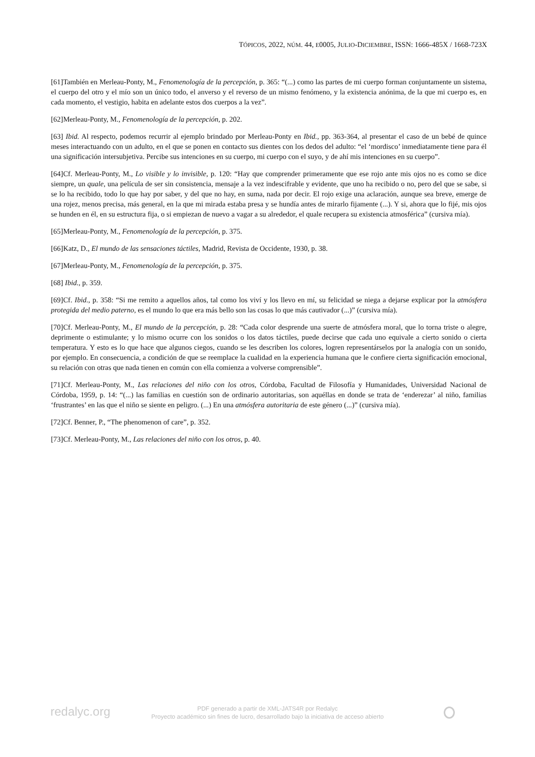TÓPICOS, 2022, NÚM. 44, E0005, JULIO-DICIEMBRE, ISSN: 1666-485X / 1668-723X
[61] También en Merleau-Ponty, M., Fenomenología de la percepción, p. 365: “(...) como las partes de mi cuerpo forman conjuntamente un sistema, el cuerpo del otro y el mío son un único todo, el anverso y el reverso de un mismo fenómeno, y la existencia anónima, de la que mi cuerpo es, en cada momento, el vestigio, habita en adelante estos dos cuerpos a la vez”.
[62] Merleau-Ponty, M., Fenomenología de la percepción, p. 202.
[63] Ibid. Al respecto, podemos recurrir al ejemplo brindado por Merleau-Ponty en Ibid., pp. 363-364, al presentar el caso de un bebé de quince meses interactuando con un adulto, en el que se ponen en contacto sus dientes con los dedos del adulto: “el ‘mordisco’ inmediatamente tiene para él una significación intersubjetiva. Percibe sus intenciones en su cuerpo, mi cuerpo con el suyo, y de ahí mis intenciones en su cuerpo”.
[64] Cf. Merleau-Ponty, M., Lo visible y lo invisible, p. 120: “Hay que comprender primeramente que ese rojo ante mis ojos no es como se dice siempre, un quale, una película de ser sin consistencia, mensaje a la vez indescifrable y evidente, que uno ha recibido o no, pero del que se sabe, si se lo ha recibido, todo lo que hay por saber, y del que no hay, en suma, nada por decir. El rojo exige una aclaración, aunque sea breve, emerge de una rojez, menos precisa, más general, en la que mi mirada estaba presa y se hundía antes de mirarlo fijamente (...). Y si, ahora que lo fijé, mis ojos se hunden en él, en su estructura fija, o si empiezan de nuevo a vagar a su alrededor, el quale recupera su existencia atmosférica” (cursiva mía).
[65] Merleau-Ponty, M., Fenomenología de la percepción, p. 375.
[66] Katz, D., El mundo de las sensaciones táctiles, Madrid, Revista de Occidente, 1930, p. 38.
[67] Merleau-Ponty, M., Fenomenología de la percepción, p. 375.
[68] Ibid., p. 359.
[69] Cf. Ibid., p. 358: “Si me remito a aquellos años, tal como los viví y los llevo en mí, su felicidad se niega a dejarse explicar por la atmósfera protegida del medio paterno, es el mundo lo que era más bello son las cosas lo que más cautivador (...)” (cursiva mía).
[70] Cf. Merleau-Ponty, M., El mundo de la percepción, p. 28: “Cada color desprende una suerte de atmósfera moral, que lo torna triste o alegre, deprimente o estimulante; y lo mismo ocurre con los sonidos o los datos táctiles, puede decirse que cada uno equivale a cierto sonido o cierta temperatura. Y esto es lo que hace que algunos ciegos, cuando se les describen los colores, logren representárselos por la analogía con un sonido, por ejemplo. En consecuencia, a condición de que se reemplace la cualidad en la experiencia humana que le confiere cierta significación emocional, su relación con otras que nada tienen en común con ella comienza a volverse comprensible”.
[71] Cf. Merleau-Ponty, M., Las relaciones del niño con los otros, Córdoba, Facultad de Filosofía y Humanidades, Universidad Nacional de Córdoba, 1959, p. 14: “(...) las familias en cuestión son de ordinario autoritarias, son aquéllas en donde se trata de ‘enderezar’ al niño, familias ‘frustrantes’ en las que el niño se siente en peligro. (...) En una atmósfera autoritaria de este género (...)” (cursiva mía).
[72] Cf. Benner, P., “The phenomenon of care”, p. 352.
[73] Cf. Merleau-Ponty, M., Las relaciones del niño con los otros, p. 40.
redalyc.org
PDF generado a partir de XML-JATS4R por Redalyc
Proyecto académico sin fines de lucro, desarrollado bajo la iniciativa de acceso abierto